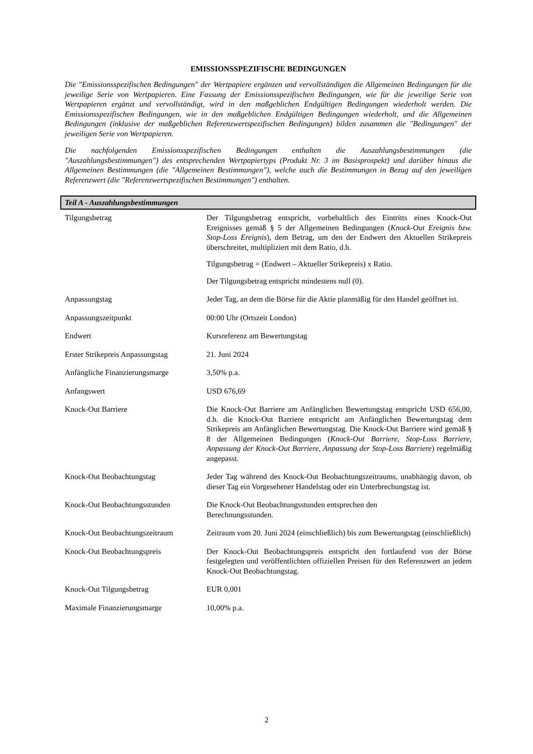EMISSIONSSPEZIFISCHE BEDINGUNGEN
Die "Emissionsspezifischen Bedingungen" der Wertpapiere ergänzen und vervollständigen die Allgemeinen Bedingungen für die jeweilige Serie von Wertpapieren. Eine Fassung der Emissionsspezifischen Bedingungen, wie für die jeweilige Serie von Wertpapieren ergänzt und vervollständigt, wird in den maßgeblichen Endgültigen Bedingungen wiederholt werden. Die Emissionsspezifischen Bedingungen, wie in den maßgeblichen Endgültigen Bedingungen wiederholt, und die Allgemeinen Bedingungen (inklusive der maßgeblichen Referenzwertspezifischen Bedingungen) bilden zusammen die "Bedingungen" der jeweiligen Serie von Wertpapieren.
Die nachfolgenden Emissionsspezifischen Bedingungen enthalten die Auszahlungsbestimmungen (die "Auszahlungsbestimmungen") des entsprechenden Wertpapiertyps (Produkt Nr. 3 im Basisprospekt) und darüber hinaus die Allgemeinen Bestimmungen (die "Allgemeinen Bestimmungen"), welche auch die Bestimmungen in Bezug auf den jeweiligen Referenzwert (die "Referenzwertspezifischen Bestimmungen") enthalten.
Teil A - Auszahlungsbestimmungen
| Tilgungsbetrag | Der Tilgungsbetrag entspricht, vorbehaltlich des Eintritts eines Knock-Out Ereignisses gemäß § 5 der Allgemeinen Bedingungen ( Knock-Out Ereignis bzw. Stop-Loss Ereignis ), dem Betrag, um den der Endwert den Aktuellen Strikepreis überschreitet, multipliziert mit dem Ratio, d.h. Tilgungsbetrag = (Endwert – Aktueller Strikepreis) x Ratio. Der Tilgungsbetrag entspricht mindestens null (0). |
| Anpassungstag | Jeder Tag, an dem die Börse für die Aktie planmäßig für den Handel geöffnet ist. |
| Anpassungszeitpunkt | 00:00 Uhr (Ortszeit London) |
| Endwert | Kursreferenz am Bewertungstag |
| Erster Strikepreis Anpassungstag | 21. Juni 2024 |
| Anfängliche Finanzierungsmarge | 3,50% p.a. |
| Anfangswert | USD 676,69 |
| Knock-Out Barriere | Die Knock-Out Barriere am Anfänglichen Bewertungstag entspricht USD 656,00, d.h. die Knock-Out Barriere entspricht am Anfänglichen Bewertungstag dem Strikepreis am Anfänglichen Bewertungstag. Die Knock-Out Barriere wird gemäß § 8 der Allgemeinen Bedingungen ( Knock-Out Barriere, Stop-Loss Barriere, Anpassung der Knock-Out Barriere, Anpassung der Stop-Loss Barriere ) regelmäßig angepasst. |
| Knock-Out Beobachtungstag | Jeder Tag während des Knock-Out Beobachtungszeitraums, unabhängig davon, ob dieser Tag ein Vorgesehener Handelstag oder ein Unterbrechungstag ist. |
| Knock-Out Beobachtungsstunden | Die Knock-Out Beobachtungsstunden entsprechen den Berechnungsstunden. |
| Knock-Out Beobachtungszeitraum | Zeitraum vom 20. Juni 2024 (einschließlich) bis zum Bewertungstag (einschließlich) |
| Knock-Out Beobachtungspreis | Der Knock-Out Beobachtungspreis entspricht den fortlaufend von der Börse festgelegten und veröffentlichten offiziellen Preisen für den Referenzwert an jedem Knock-Out Beobachtungstag. |
| Knock-Out Tilgungsbetrag | EUR 0,001 |
| Maximale Finanzierungsmarge | 10,00% p.a. |
2